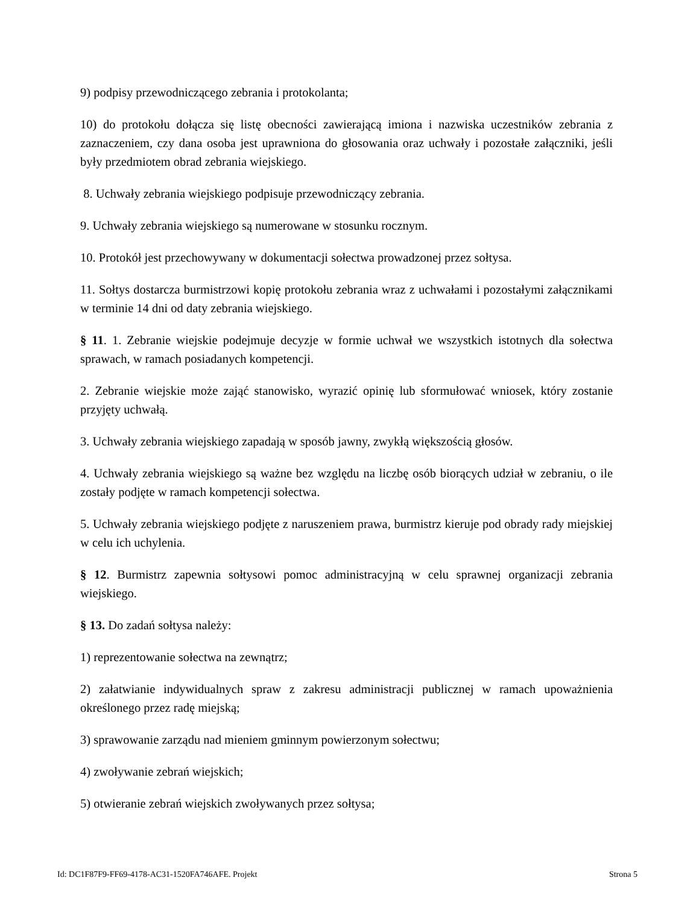9) podpisy przewodniczącego zebrania i protokolanta;
10) do protokołu dołącza się listę obecności zawierającą imiona i nazwiska uczestników zebrania z zaznaczeniem, czy dana osoba jest uprawniona do głosowania oraz uchwały i pozostałe załączniki, jeśli były przedmiotem obrad zebrania wiejskiego.
8. Uchwały zebrania wiejskiego podpisuje przewodniczący zebrania.
9. Uchwały zebrania wiejskiego są numerowane w stosunku rocznym.
10. Protokół jest przechowywany w dokumentacji sołectwa prowadzonej przez sołtysa.
11. Sołtys dostarcza burmistrzowi kopię protokołu zebrania wraz z uchwałami i pozostałymi załącznikami w terminie 14 dni od daty zebrania wiejskiego.
§ 11. 1. Zebranie wiejskie podejmuje decyzje w formie uchwał we wszystkich istotnych dla sołectwa sprawach, w ramach posiadanych kompetencji.
2. Zebranie wiejskie może zająć stanowisko, wyrazić opinię lub sformułować wniosek, który zostanie przyjęty uchwałą.
3. Uchwały zebrania wiejskiego zapadają w sposób jawny, zwykłą większością głosów.
4. Uchwały zebrania wiejskiego są ważne bez względu na liczbę osób biorących udział w zebraniu, o ile zostały podjęte w ramach kompetencji sołectwa.
5. Uchwały zebrania wiejskiego podjęte z naruszeniem prawa, burmistrz kieruje pod obrady rady miejskiej w celu ich uchylenia.
§ 12. Burmistrz zapewnia sołtysowi pomoc administracyjną w celu sprawnej organizacji zebrania wiejskiego.
§ 13. Do zadań sołtysa należy:
1) reprezentowanie sołectwa na zewnątrz;
2) załatwianie indywidualnych spraw z zakresu administracji publicznej w ramach upoważnienia określonego przez radę miejską;
3) sprawowanie zarządu nad mieniem gminnym powierzonym sołectwu;
4) zwoływanie zebrań wiejskich;
5) otwieranie zebrań wiejskich zwoływanych przez sołtysa;
Id: DC1F87F9-FF69-4178-AC31-1520FA746AFE. Projekt Strona 5